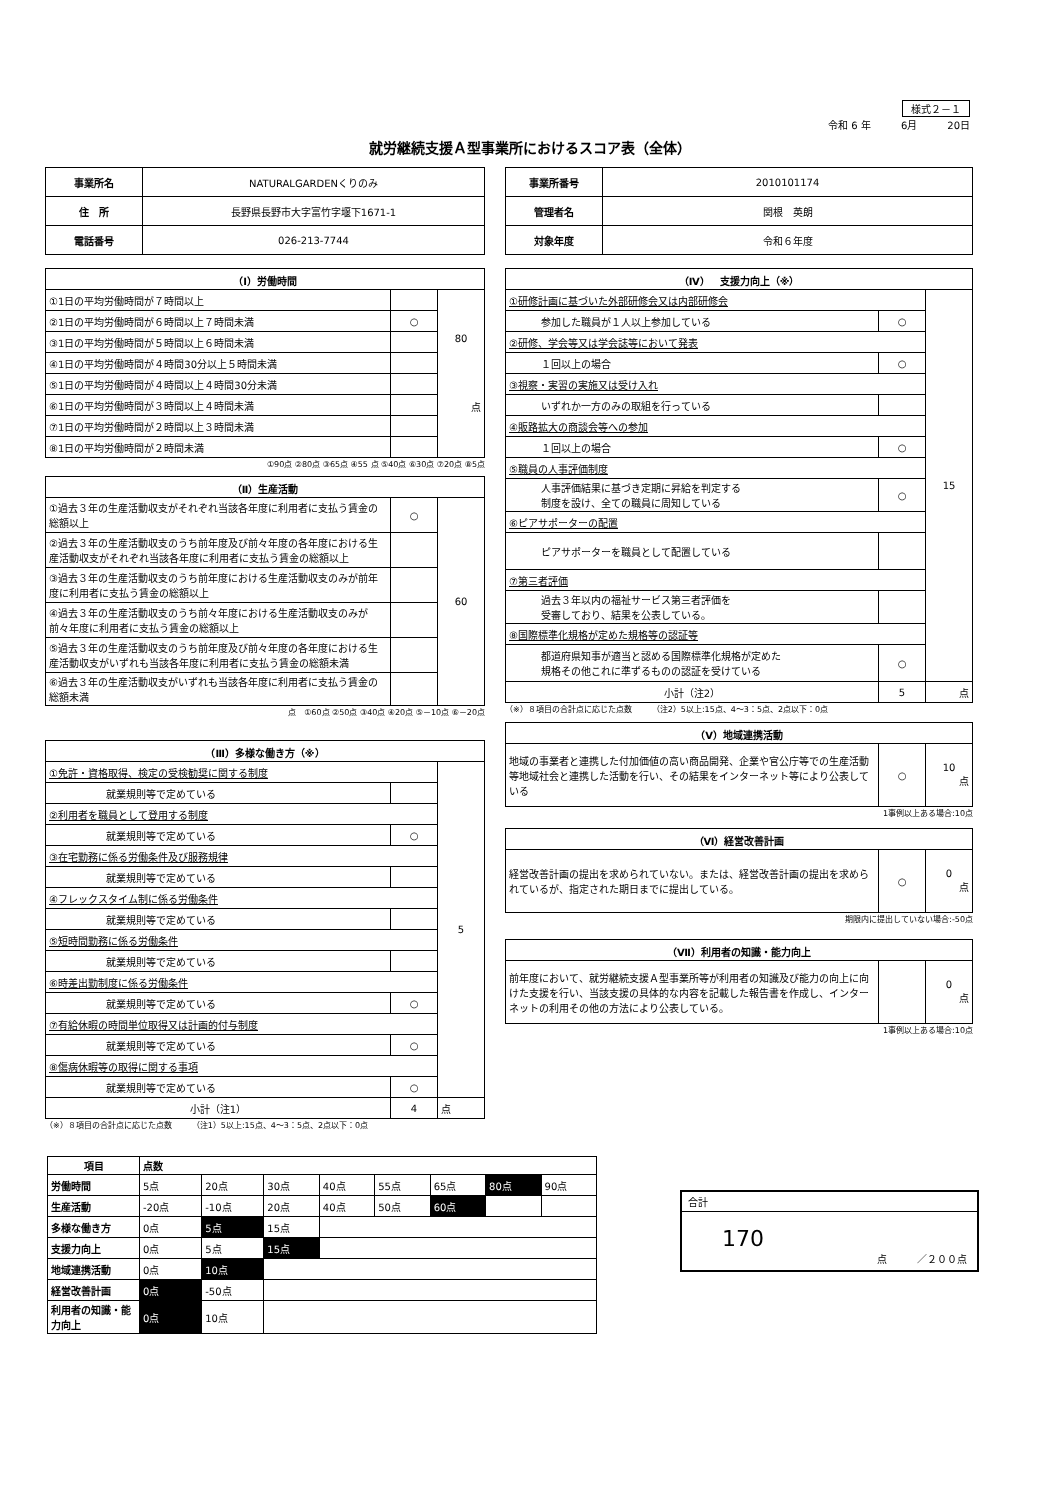様式２－１
令和 6 年　　　6月　　　20日
就労継続支援Ａ型事業所におけるスコア表（全体）
| 事業所名 | NATURALGARDENくりのみ |
| 住 所 | 長野県長野市大字富竹字堰下1671-1 |
| 電話番号 | 026-213-7744 |
| 事業所番号 | 2010101174 |
| 管理者名 | 関根 英朗 |
| 対象年度 | 令和６年度 |
| （Ⅰ）労働時間 | | |
| --- | --- | --- |
| ①1日の平均労働時間が７時間以上 | | 80 点 |
| ②1日の平均労働時間が６時間以上７時間未満 | ○ | |
| ③1日の平均労働時間が５時間以上６時間未満 | | |
| ④1日の平均労働時間が４時間30分以上５時間未満 | | |
| ⑤1日の平均労働時間が４時間以上４時間30分未満 | | |
| ⑥1日の平均労働時間が３時間以上４時間未満 | | |
| ⑦1日の平均労働時間が２時間以上３時間未満 | | |
| ⑧1日の平均労働時間が２時間未満 | | |
①90点 ②80点 ③65点 ④55 点 ⑤40点 ⑥30点 ⑦20点 ⑧5点
| （Ⅱ）生産活動 | | |
| --- | --- | --- |
| ①過去３年の生産活動収支がそれぞれ当該各年度に利用者に支払う賃金の総額以上 | ○ | 60 |
| ②過去３年の生産活動収支のうち前年度及び前々年度の各年度における生産活動収支がそれぞれ当該各年度に利用者に支払う賃金の総額以上 | | |
| ③過去３年の生産活動収支のうち前年度における生産活動収支のみが前年度に利用者に支払う賃金の総額以上 | | |
| ④過去３年の生産活動収支のうち前々年度における生産活動収支のみが前々年度に利用者に支払う賃金の総額以上 | | |
| ⑤過去３年の生産活動収支のうち前年度及び前々年度の各年度における生産活動収支がいずれも当該各年度に利用者に支払う賃金の総額未満 | | |
| ⑥過去３年の生産活動収支がいずれも当該各年度に利用者に支払う賃金の総額未満 | | |
点　①60点 ②50点 ③40点 ④20点 ⑤－10点 ⑥－20点
| （Ⅲ）多様な働き方（※） | | |
| --- | --- | --- |
| ①免許・資格取得、検定の受検勧奨に関する制度 | | 5 |
| 就業規則等で定めている | | |
| ②利用者を職員として登用する制度 | | |
| 就業規則等で定めている | ○ | |
| ③在宅勤務に係る労働条件及び服務規律 | | |
| 就業規則等で定めている | | |
| ④フレックスタイム制に係る労働条件 | | |
| 就業規則等で定めている | | |
| ⑤短時間勤務に係る労働条件 | | |
| 就業規則等で定めている | | |
| ⑥時差出勤制度に係る労働条件 | | |
| 就業規則等で定めている | ○ | |
| ⑦有給休暇の時間単位取得又は計画的付与制度 | | |
| 就業規則等で定めている | ○ | |
| ⑧傷病休暇等の取得に関する事項 | | |
| 就業規則等で定めている | ○ | |
| 小計（注1） | 4 | 点 |
（※）８項目の合計点に応じた点数　　　（注1）5以上:15点、4～3：5点、2点以下：0点
| （Ⅳ） 支援力向上（※） | | |
| --- | --- | --- |
| ①研修計画に基づいた外部研修会又は内部研修会 | | 15 |
| 参加した職員が１人以上参加している | ○ | |
| ②研修、学会等又は学会誌等において発表 | | |
| １回以上の場合 | ○ | |
| ③視察・実習の実施又は受け入れ | | |
| いずれか一方のみの取組を行っている | | |
| ④販路拡大の商談会等への参加 | | |
| １回以上の場合 | ○ | |
| ⑤職員の人事評価制度 | | |
| 人事評価結果に基づき定期に昇給を判定する 制度を設け、全ての職員に周知している | ○ | |
| ⑥ピアサポーターの配置 | | |
| ピアサポーターを職員として配置している | | |
| ⑦第三者評価 | | |
| 過去３年以内の福祉サービス第三者評価を 受審しており、結果を公表している。 | | |
| ⑧国際標準化規格が定めた規格等の認証等 | | |
| 都道府県知事が適当と認める国際標準化規格が定めた 規格その他これに準ずるものの認証を受けている | ○ | |
| 小計（注2） | 5 | 点 |
（※）８項目の合計点に応じた点数　　　（注2）5以上:15点、4～3：5点、2点以下：0点
| （Ⅴ）地域連携活動 | | |
| --- | --- | --- |
| 地域の事業者と連携した付加価値の高い商品開発、企業や官公庁等での生産活動等地域社会と連携した活動を行い、その結果をインターネット等により公表している | ○ | 10 点 |
1事例以上ある場合:10点
| （Ⅵ）経営改善計画 | | |
| --- | --- | --- |
| 経営改善計画の提出を求められていない。または、経営改善計画の提出を求められているが、指定された期日までに提出している。 | ○ | 0 点 |
期限内に提出していない場合:-50点
| （Ⅶ）利用者の知識・能力向上 | | |
| --- | --- | --- |
| 前年度において、就労継続支援Ａ型事業所等が利用者の知識及び能力の向上に向けた支援を行い、当該支援の具体的な内容を記載した報告書を作成し、インターネットの利用その他の方法により公表している。 | | 0 点 |
1事例以上ある場合:10点
| 項目 | 点数 | | | | | | | |
| --- | --- | --- | --- | --- | --- | --- | --- | --- |
| 労働時間 | 5点 | 20点 | 30点 | 40点 | 55点 | 65点 | 80点 | 90点 |
| 生産活動 | -20点 | -10点 | 20点 | 40点 | 50点 | 60点 | | |
| 多様な働き方 | 0点 | 5点 | 15点 | | | | | |
| 支援力向上 | 0点 | 5点 | 15点 | | | | | |
| 地域連携活動 | 0点 | 10点 | | | | | | |
| 経営改善計画 | 0点 | -50点 | | | | | | |
| 利用者の知識・能力向上 | 0点 | 10点 | | | | | | |
合計
170
点　　　／２００点